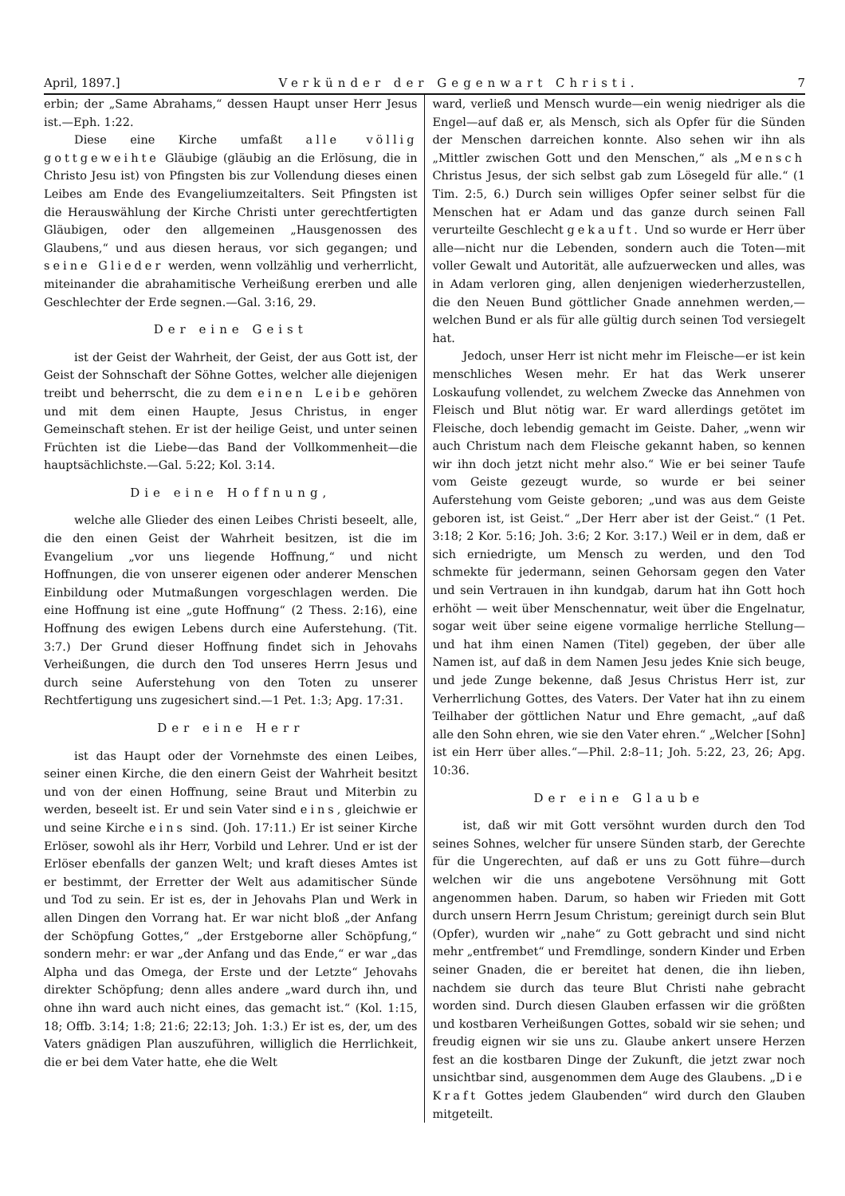April, 1897.] Verkünder der Gegenwart Christi. 7
erbin; der „Same Abrahams,“ dessen Haupt unser Herr Jesus ist.—Eph. 1:22.
Diese eine Kirche umfaßt alle völlig gottgeweihte Gläubige (gläubig an die Erlösung, die in Christo Jesu ist) von Pfingsten bis zur Vollendung dieses einen Leibes am Ende des Evangeliumzeitalters. Seit Pfingsten ist die Herauswählung der Kirche Christi unter gerechtfertigten Gläubigen, oder den allgemeinen „Hausgenossen des Glaubens,“ und aus diesen heraus, vor sich gegangen; und seine Glieder werden, wenn vollzählig und verherrlicht, miteinander die abrahamitische Verheißung ererben und alle Geschlechter der Erde segnen.—Gal. 3:16, 29.
Der eine Geist
ist der Geist der Wahrheit, der Geist, der aus Gott ist, der Geist der Sohnschaft der Söhne Gottes, welcher alle diejenigen treibt und beherrscht, die zu dem einen Leibe gehören und mit dem einen Haupte, Jesus Christus, in enger Gemeinschaft stehen. Er ist der heilige Geist, und unter seinen Früchten ist die Liebe—das Band der Vollkommenheit—die hauptsächlichste.—Gal. 5:22; Kol. 3:14.
Die eine Hoffnung,
welche alle Glieder des einen Leibes Christi beseelt, alle, die den einen Geist der Wahrheit besitzen, ist die im Evangelium „vor uns liegende Hoffnung,“ und nicht Hoffnungen, die von unserer eigenen oder anderer Menschen Einbildung oder Mutmaßungen vorgeschlagen werden. Die eine Hoffnung ist eine „gute Hoffnung“ (2 Thess. 2:16), eine Hoffnung des ewigen Lebens durch eine Auferstehung. (Tit. 3:7.) Der Grund dieser Hoffnung findet sich in Jehovahs Verheißungen, die durch den Tod unseres Herrn Jesus und durch seine Auferstehung von den Toten zu unserer Rechtfertigung uns zugesichert sind.—1 Pet. 1:3; Apg. 17:31.
Der eine Herr
ist das Haupt oder der Vornehmste des einen Leibes, seiner einen Kirche, die den einern Geist der Wahrheit besitzt und von der einen Hoffnung, seine Braut und Miterbin zu werden, beseelt ist. Er und sein Vater sind eins, gleichwie er und seine Kirche eins sind. (Joh. 17:11.) Er ist seiner Kirche Erlöser, sowohl als ihr Herr, Vorbild und Lehrer. Und er ist der Erlöser ebenfalls der ganzen Welt; und kraft dieses Amtes ist er bestimmt, der Erretter der Welt aus adamitischer Sünde und Tod zu sein. Er ist es, der in Jehovahs Plan und Werk in allen Dingen den Vorrang hat. Er war nicht bloß „der Anfang der Schöpfung Gottes,“ „der Erstgeborne aller Schöpfung,“ sondern mehr: er war „der Anfang und das Ende,“ er war „das Alpha und das Omega, der Erste und der Letzte“ Jehovahs direkter Schöpfung; denn alles andere „ward durch ihn, und ohne ihn ward auch nicht eines, das gemacht ist.“ (Kol. 1:15, 18; Offb. 3:14; 1:8; 21:6; 22:13; Joh. 1:3.) Er ist es, der, um des Vaters gnädigen Plan auszuführen, williglich die Herrlichkeit, die er bei dem Vater hatte, ehe die Welt
ward, verließ und Mensch wurde—ein wenig niedriger als die Engel—auf daß er, als Mensch, sich als Opfer für die Sünden der Menschen darreichen konnte. Also sehen wir ihn als „Mittler zwischen Gott und den Menschen,“ als „Mensch Christus Jesus, der sich selbst gab zum Lösegeld für alle.“ (1 Tim. 2:5, 6.) Durch sein williges Opfer seiner selbst für die Menschen hat er Adam und das ganze durch seinen Fall verurteilte Geschlecht gekauft. Und so wurde er Herr über alle—nicht nur die Lebenden, sondern auch die Toten—mit voller Gewalt und Autorität, alle aufzuerwecken und alles, was in Adam verloren ging, allen denjenigen wiederherzustellen, die den Neuen Bund göttlicher Gnade annehmen werden,—welchen Bund er als für alle gültig durch seinen Tod versiegelt hat.
Jedoch, unser Herr ist nicht mehr im Fleische—er ist kein menschliches Wesen mehr. Er hat das Werk unserer Loskaufung vollendet, zu welchem Zwecke das Annehmen von Fleisch und Blut nötig war. Er ward allerdings getötet im Fleische, doch lebendig gemacht im Geiste. Daher, „wenn wir auch Christum nach dem Fleische gekannt haben, so kennen wir ihn doch jetzt nicht mehr also.“ Wie er bei seiner Taufe vom Geiste gezeugt wurde, so wurde er bei seiner Auferstehung vom Geiste geboren; „und was aus dem Geiste geboren ist, ist Geist.“ „Der Herr aber ist der Geist.“ (1 Pet. 3:18; 2 Kor. 5:16; Joh. 3:6; 2 Kor. 3:17.) Weil er in dem, daß er sich erniedrigte, um Mensch zu werden, und den Tod schmekte für jedermann, seinen Gehorsam gegen den Vater und sein Vertrauen in ihn kundgab, darum hat ihn Gott hoch erhöht — weit über Menschennatur, weit über die Engelnatur, sogar weit über seine eigene vormalige herrliche Stellung—und hat ihm einen Namen (Titel) gegeben, der über alle Namen ist, auf daß in dem Namen Jesu jedes Knie sich beuge, und jede Zunge bekenne, daß Jesus Christus Herr ist, zur Verherrlichung Gottes, des Vaters. Der Vater hat ihn zu einem Teilhaber der göttlichen Natur und Ehre gemacht, „auf daß alle den Sohn ehren, wie sie den Vater ehren.“ „Welcher [Sohn] ist ein Herr über alles.“—Phil. 2:8–11; Joh. 5:22, 23, 26; Apg. 10:36.
Der eine Glaube
ist, daß wir mit Gott versöhnt wurden durch den Tod seines Sohnes, welcher für unsere Sünden starb, der Gerechte für die Ungerechten, auf daß er uns zu Gott führe—durch welchen wir die uns angebotene Versöhnung mit Gott angenommen haben. Darum, so haben wir Frieden mit Gott durch unsern Herrn Jesum Christum; gereinigt durch sein Blut (Opfer), wurden wir „nahe“ zu Gott gebracht und sind nicht mehr „entfrembet“ und Fremdlinge, sondern Kinder und Erben seiner Gnaden, die er bereitet hat denen, die ihn lieben, nachdem sie durch das teure Blut Christi nahe gebracht worden sind. Durch diesen Glauben erfassen wir die größten und kostbaren Verheißungen Gottes, sobald wir sie sehen; und freudig eignen wir sie uns zu. Glaube ankert unsere Herzen fest an die kostbaren Dinge der Zukunft, die jetzt zwar noch unsichtbar sind, ausgenommen dem Auge des Glaubens. „Die Kraft Gottes jedem Glaubenden“ wird durch den Glauben mitgeteilt.